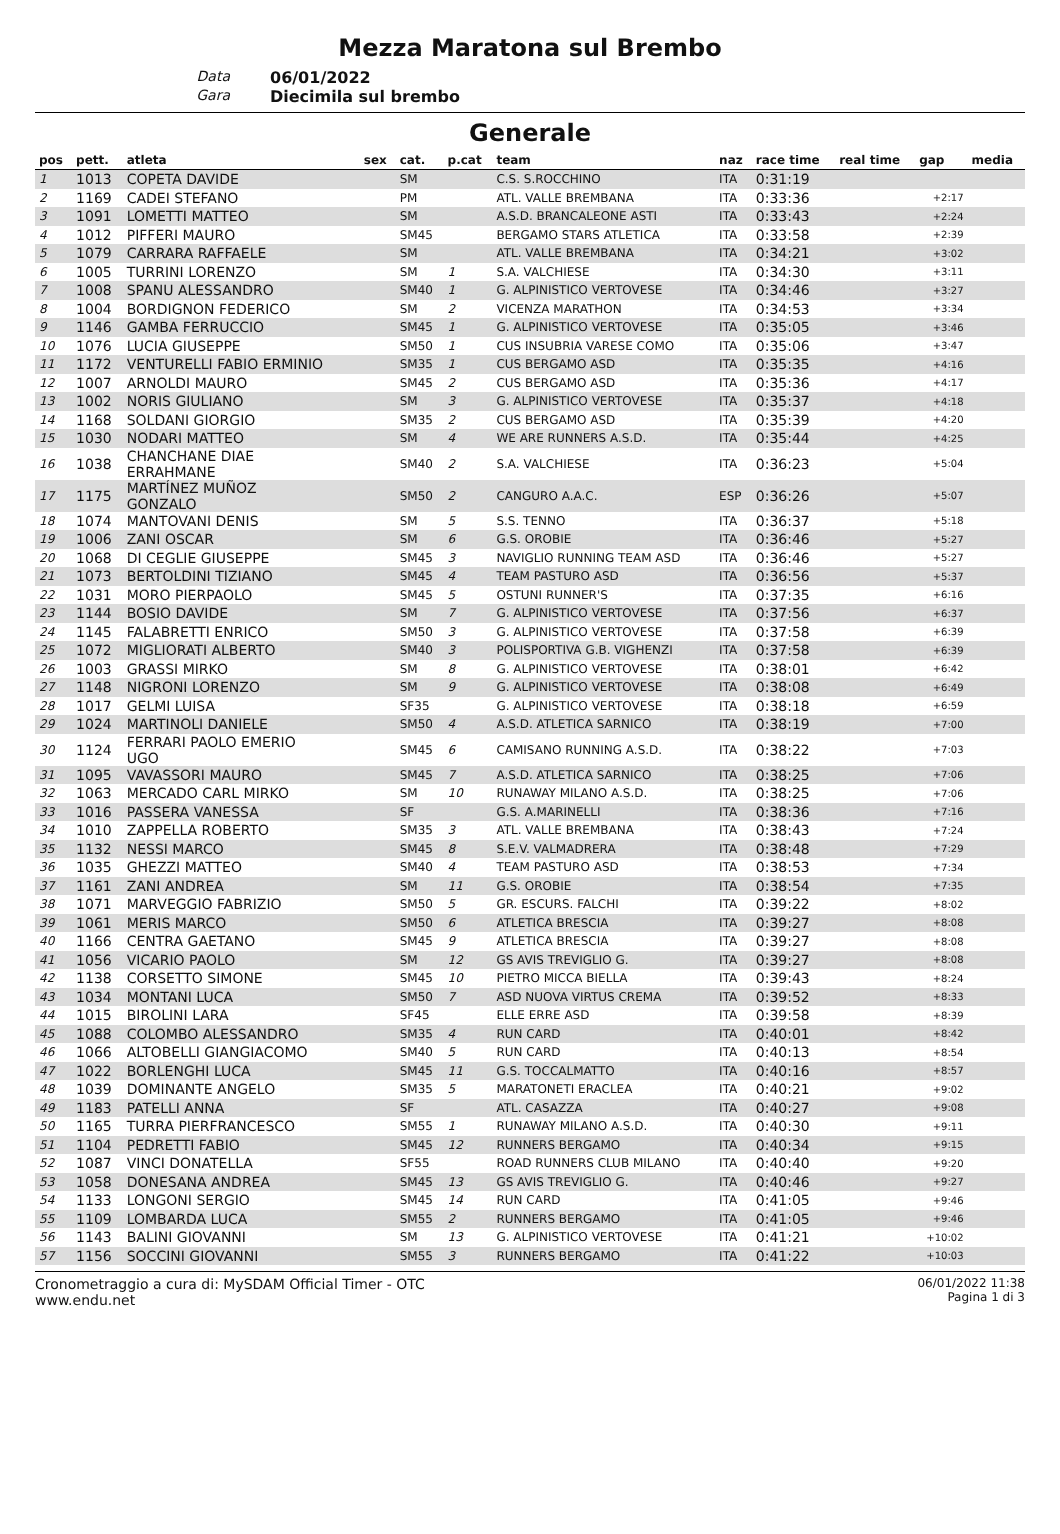Mezza Maratona sul Brembo
Data
06/01/2022
Gara
Diecimila sul brembo
Generale
| pos | pett. | atleta | sex | cat. | p.cat | team | naz | race time | real time | gap | media |
| --- | --- | --- | --- | --- | --- | --- | --- | --- | --- | --- | --- |
| 1 | 1013 | COPETA DAVIDE | | SM | | C.S. S.ROCCHINO | ITA | 0:31:19 | | | |
| 2 | 1169 | CADEI STEFANO | | PM | | ATL. VALLE BREMBANA | ITA | 0:33:36 | | +2:17 | |
| 3 | 1091 | LOMETTI MATTEO | | SM | | A.S.D. BRANCALEONE ASTI | ITA | 0:33:43 | | +2:24 | |
| 4 | 1012 | PIFFERI MAURO | | SM45 | | BERGAMO STARS ATLETICA | ITA | 0:33:58 | | +2:39 | |
| 5 | 1079 | CARRARA RAFFAELE | | SM | | ATL. VALLE BREMBANA | ITA | 0:34:21 | | +3:02 | |
| 6 | 1005 | TURRINI LORENZO | | SM | 1 | S.A. VALCHIESE | ITA | 0:34:30 | | +3:11 | |
| 7 | 1008 | SPANU ALESSANDRO | | SM40 | 1 | G. ALPINISTICO VERTOVESE | ITA | 0:34:46 | | +3:27 | |
| 8 | 1004 | BORDIGNON FEDERICO | | SM | 2 | VICENZA MARATHON | ITA | 0:34:53 | | +3:34 | |
| 9 | 1146 | GAMBA FERRUCCIO | | SM45 | 1 | G. ALPINISTICO VERTOVESE | ITA | 0:35:05 | | +3:46 | |
| 10 | 1076 | LUCIA GIUSEPPE | | SM50 | 1 | CUS INSUBRIA VARESE COMO | ITA | 0:35:06 | | +3:47 | |
| 11 | 1172 | VENTURELLI FABIO ERMINIO | | SM35 | 1 | CUS BERGAMO ASD | ITA | 0:35:35 | | +4:16 | |
| 12 | 1007 | ARNOLDI MAURO | | SM45 | 2 | CUS BERGAMO ASD | ITA | 0:35:36 | | +4:17 | |
| 13 | 1002 | NORIS GIULIANO | | SM | 3 | G. ALPINISTICO VERTOVESE | ITA | 0:35:37 | | +4:18 | |
| 14 | 1168 | SOLDANI GIORGIO | | SM35 | 2 | CUS BERGAMO ASD | ITA | 0:35:39 | | +4:20 | |
| 15 | 1030 | NODARI MATTEO | | SM | 4 | WE ARE RUNNERS A.S.D. | ITA | 0:35:44 | | +4:25 | |
| 16 | 1038 | CHANCHANE DIAE ERRAHMANE | | SM40 | 2 | S.A. VALCHIESE | ITA | 0:36:23 | | +5:04 | |
| 17 | 1175 | MARTÍNEZ MUÑOZ GONZALO | | SM50 | 2 | CANGURO A.A.C. | ESP | 0:36:26 | | +5:07 | |
| 18 | 1074 | MANTOVANI DENIS | | SM | 5 | S.S. TENNO | ITA | 0:36:37 | | +5:18 | |
| 19 | 1006 | ZANI OSCAR | | SM | 6 | G.S. OROBIE | ITA | 0:36:46 | | +5:27 | |
| 20 | 1068 | DI CEGLIE GIUSEPPE | | SM45 | 3 | NAVIGLIO RUNNING TEAM ASD | ITA | 0:36:46 | | +5:27 | |
| 21 | 1073 | BERTOLDINI TIZIANO | | SM45 | 4 | TEAM PASTURO ASD | ITA | 0:36:56 | | +5:37 | |
| 22 | 1031 | MORO PIERPAOLO | | SM45 | 5 | OSTUNI RUNNER'S | ITA | 0:37:35 | | +6:16 | |
| 23 | 1144 | BOSIO DAVIDE | | SM | 7 | G. ALPINISTICO VERTOVESE | ITA | 0:37:56 | | +6:37 | |
| 24 | 1145 | FALABRETTI ENRICO | | SM50 | 3 | G. ALPINISTICO VERTOVESE | ITA | 0:37:58 | | +6:39 | |
| 25 | 1072 | MIGLIORATI ALBERTO | | SM40 | 3 | POLISPORTIVA G.B. VIGHENZI | ITA | 0:37:58 | | +6:39 | |
| 26 | 1003 | GRASSI MIRKO | | SM | 8 | G. ALPINISTICO VERTOVESE | ITA | 0:38:01 | | +6:42 | |
| 27 | 1148 | NIGRONI LORENZO | | SM | 9 | G. ALPINISTICO VERTOVESE | ITA | 0:38:08 | | +6:49 | |
| 28 | 1017 | GELMI LUISA | | SF35 | | G. ALPINISTICO VERTOVESE | ITA | 0:38:18 | | +6:59 | |
| 29 | 1024 | MARTINOLI DANIELE | | SM50 | 4 | A.S.D. ATLETICA SARNICO | ITA | 0:38:19 | | +7:00 | |
| 30 | 1124 | FERRARI PAOLO EMERIO UGO | | SM45 | 6 | CAMISANO RUNNING A.S.D. | ITA | 0:38:22 | | +7:03 | |
| 31 | 1095 | VAVASSORI MAURO | | SM45 | 7 | A.S.D. ATLETICA SARNICO | ITA | 0:38:25 | | +7:06 | |
| 32 | 1063 | MERCADO CARL MIRKO | | SM | 10 | RUNAWAY MILANO A.S.D. | ITA | 0:38:25 | | +7:06 | |
| 33 | 1016 | PASSERA VANESSA | | SF | | G.S. A.MARINELLI | ITA | 0:38:36 | | +7:16 | |
| 34 | 1010 | ZAPPELLA ROBERTO | | SM35 | 3 | ATL. VALLE BREMBANA | ITA | 0:38:43 | | +7:24 | |
| 35 | 1132 | NESSI MARCO | | SM45 | 8 | S.E.V. VALMADRERA | ITA | 0:38:48 | | +7:29 | |
| 36 | 1035 | GHEZZI MATTEO | | SM40 | 4 | TEAM PASTURO ASD | ITA | 0:38:53 | | +7:34 | |
| 37 | 1161 | ZANI ANDREA | | SM | 11 | G.S. OROBIE | ITA | 0:38:54 | | +7:35 | |
| 38 | 1071 | MARVEGGIO FABRIZIO | | SM50 | 5 | GR. ESCURS. FALCHI | ITA | 0:39:22 | | +8:02 | |
| 39 | 1061 | MERIS MARCO | | SM50 | 6 | ATLETICA BRESCIA | ITA | 0:39:27 | | +8:08 | |
| 40 | 1166 | CENTRA GAETANO | | SM45 | 9 | ATLETICA BRESCIA | ITA | 0:39:27 | | +8:08 | |
| 41 | 1056 | VICARIO PAOLO | | SM | 12 | GS AVIS TREVIGLIO G. | ITA | 0:39:27 | | +8:08 | |
| 42 | 1138 | CORSETTO SIMONE | | SM45 | 10 | PIETRO MICCA BIELLA | ITA | 0:39:43 | | +8:24 | |
| 43 | 1034 | MONTANI LUCA | | SM50 | 7 | ASD NUOVA VIRTUS CREMA | ITA | 0:39:52 | | +8:33 | |
| 44 | 1015 | BIROLINI LARA | | SF45 | | ELLE ERRE ASD | ITA | 0:39:58 | | +8:39 | |
| 45 | 1088 | COLOMBO ALESSANDRO | | SM35 | 4 | RUN CARD | ITA | 0:40:01 | | +8:42 | |
| 46 | 1066 | ALTOBELLI GIANGIACOMO | | SM40 | 5 | RUN CARD | ITA | 0:40:13 | | +8:54 | |
| 47 | 1022 | BORLENGHI LUCA | | SM45 | 11 | G.S. TOCCALMATTO | ITA | 0:40:16 | | +8:57 | |
| 48 | 1039 | DOMINANTE ANGELO | | SM35 | 5 | MARATONETI ERACLEA | ITA | 0:40:21 | | +9:02 | |
| 49 | 1183 | PATELLI ANNA | | SF | | ATL. CASAZZA | ITA | 0:40:27 | | +9:08 | |
| 50 | 1165 | TURRA PIERFRANCESCO | | SM55 | 1 | RUNAWAY MILANO A.S.D. | ITA | 0:40:30 | | +9:11 | |
| 51 | 1104 | PEDRETTI FABIO | | SM45 | 12 | RUNNERS BERGAMO | ITA | 0:40:34 | | +9:15 | |
| 52 | 1087 | VINCI DONATELLA | | SF55 | | ROAD RUNNERS CLUB MILANO | ITA | 0:40:40 | | +9:20 | |
| 53 | 1058 | DONESANA ANDREA | | SM45 | 13 | GS AVIS TREVIGLIO G. | ITA | 0:40:46 | | +9:27 | |
| 54 | 1133 | LONGONI SERGIO | | SM45 | 14 | RUN CARD | ITA | 0:41:05 | | +9:46 | |
| 55 | 1109 | LOMBARDA LUCA | | SM55 | 2 | RUNNERS BERGAMO | ITA | 0:41:05 | | +9:46 | |
| 56 | 1143 | BALINI GIOVANNI | | SM | 13 | G. ALPINISTICO VERTOVESE | ITA | 0:41:21 | | +10:02 | |
| 57 | 1156 | SOCCINI GIOVANNI | | SM55 | 3 | RUNNERS BERGAMO | ITA | 0:41:22 | | +10:03 | |
Cronometraggio a cura di: MySDAM Official Timer - OTC
www.endu.net
06/01/2022 11:38
Pagina 1 di 3